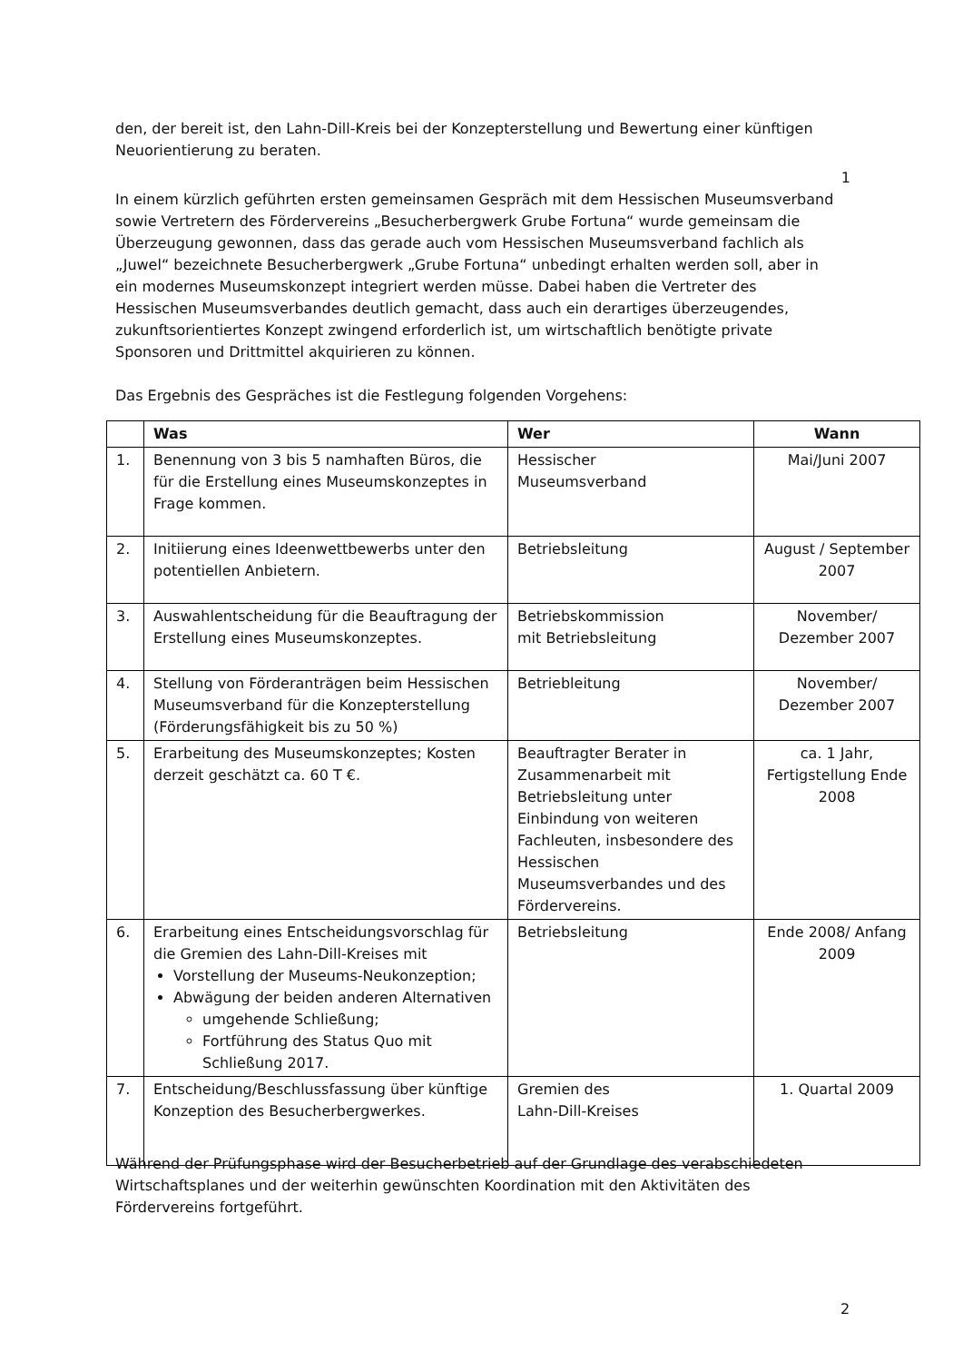den, der bereit ist, den Lahn-Dill-Kreis bei der Konzepterstellung und Bewertung einer künftigen Neuorientierung zu beraten.
1
In einem kürzlich geführten ersten gemeinsamen Gespräch mit dem Hessischen Museumsverband sowie Vertretern des Fördervereins „Besucherbergwerk Grube Fortuna“ wurde gemeinsam die Überzeugung gewonnen, dass das gerade auch vom Hessischen Museumsverband fachlich als „Juwel“ bezeichnete Besucherbergwerk „Grube Fortuna“ unbedingt erhalten werden soll, aber in ein modernes Museumskonzept integriert werden müsse. Dabei haben die Vertreter des Hessischen Museumsverbandes deutlich gemacht, dass auch ein derartiges überzeugendes, zukunftsorientiertes Konzept zwingend erforderlich ist, um wirtschaftlich benötigte private Sponsoren und Drittmittel akquirieren zu können.
Das Ergebnis des Gespräches ist die Festlegung folgenden Vorgehens:
| | Was | Wer | Wann |
| --- | --- | --- | --- |
| 1. | Benennung von 3 bis 5 namhaften Büros, die für die Erstellung eines Museumskonzeptes in Frage kommen. | Hessischer Museumsverband | Mai/Juni 2007 |
| 2. | Initiierung eines Ideenwettbewerbs unter den potentiellen Anbietern. | Betriebsleitung | August / September 2007 |
| 3. | Auswahlentscheidung für die Beauftragung der Erstellung eines Museumskonzeptes. | Betriebskommission mit Betriebsleitung | November/ Dezember 2007 |
| 4. | Stellung von Förderanträgen beim Hessischen Museumsverband für die Konzepterstellung (Förderungsfähigkeit bis zu 50 %) | Betriebleitung | November/ Dezember 2007 |
| 5. | Erarbeitung des Museumskonzeptes; Kosten derzeit geschätzt ca. 60 T €. | Beauftragter Berater in Zusammenarbeit mit Betriebsleitung unter Einbindung von weiteren Fachleuten, insbesondere des Hessischen Museumsverbandes und des Fördervereins. | ca. 1 Jahr, Fertigstellung Ende 2008 |
| 6. | Erarbeitung eines Entscheidungsvorschlag für die Gremien des Lahn-Dill-Kreises mit Vorstellung der Museums-Neukonzeption; Abwägung der beiden anderen Alternativen umgehende Schließung; Fortführung des Status Quo mit Schließung 2017. | Betriebsleitung | Ende 2008/ Anfang 2009 |
| 7. | Entscheidung/Beschlussfassung über künftige Konzeption des Besucherbergwerkes. | Gremien des Lahn-Dill-Kreises | 1. Quartal 2009 |
Während der Prüfungsphase wird der Besucherbetrieb auf der Grundlage des verabschiedeten Wirtschaftsplanes und der weiterhin gewünschten Koordination mit den Aktivitäten des Fördervereins fortgeführt.
2